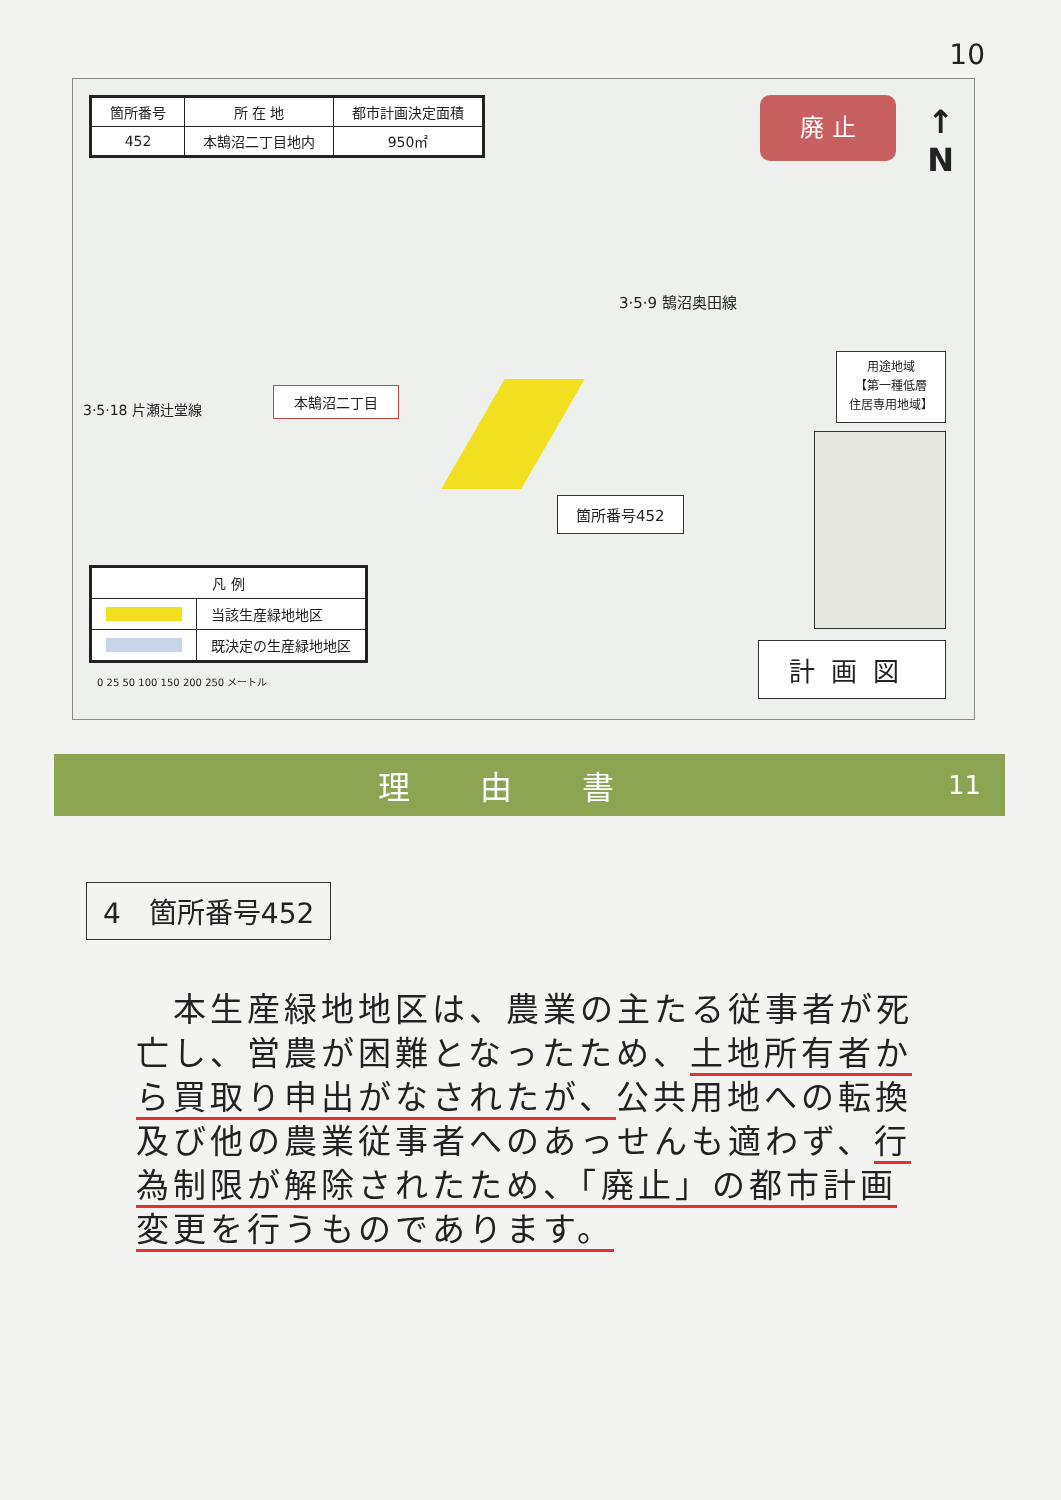10
| 箇所番号 | 所 在 地 | 都市計画決定面積 |
| 452 | 本鵠沼二丁目地内 | 950㎡ |
廃 止
↑
N
3·5·9 鵠沼奥田線
3·5·18 片瀬辻堂線
本鵠沼二丁目
箇所番号452
用途地域
【第一種低層
住居専用地域】
| 凡 例 | |
| | 当該生産緑地地区 |
| | 既決定の生産緑地地区 |
0 25 50 100 150 200 250 メートル
計画図
理由書
11
4　箇所番号452
　本生産緑地地区は、農業の主たる従事者が死亡し、営農が困難となったため、土地所有者から買取り申出がなされたが、公共用地への転換及び他の農業従事者へのあっせんも適わず、行為制限が解除されたため、「廃止」の都市計画変更を行うものであります。